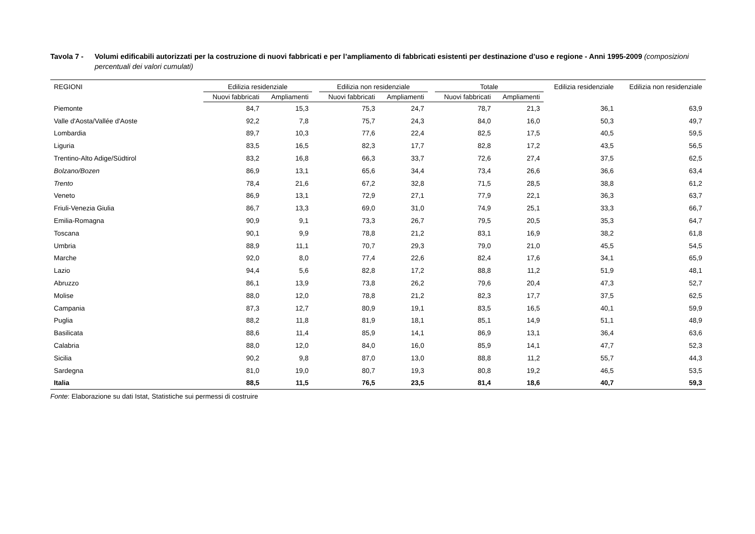Tavola 7 - Volumi edificabili autorizzati per la costruzione di nuovi fabbricati e per l’ampliamento di fabbricati esistenti per destinazione d’uso e regione - Anni 1995-2009 (composizioni percentuali dei valori cumulati)
| REGIONI | Edilizia residenziale | | | Edilizia non residenziale | | | Totale | | Edilizia residenziale | Edilizia non residenziale |
| --- | --- | --- | --- | --- | --- | --- | --- | --- | --- | --- |
| | Nuovi fabbricati | Ampliamenti | | Nuovi fabbricati | Ampliamenti | | Nuovi fabbricati | Ampliamenti | | |
| Piemonte | 84,7 | 15,3 | | 75,3 | 24,7 | | 78,7 | 21,3 | 36,1 | 63,9 |
| Valle d'Aosta/Vallée d'Aoste | 92,2 | 7,8 | | 75,7 | 24,3 | | 84,0 | 16,0 | 50,3 | 49,7 |
| Lombardia | 89,7 | 10,3 | | 77,6 | 22,4 | | 82,5 | 17,5 | 40,5 | 59,5 |
| Liguria | 83,5 | 16,5 | | 82,3 | 17,7 | | 82,8 | 17,2 | 43,5 | 56,5 |
| Trentino-Alto Adige/Südtirol | 83,2 | 16,8 | | 66,3 | 33,7 | | 72,6 | 27,4 | 37,5 | 62,5 |
| Bolzano/Bozen | 86,9 | 13,1 | | 65,6 | 34,4 | | 73,4 | 26,6 | 36,6 | 63,4 |
| Trento | 78,4 | 21,6 | | 67,2 | 32,8 | | 71,5 | 28,5 | 38,8 | 61,2 |
| Veneto | 86,9 | 13,1 | | 72,9 | 27,1 | | 77,9 | 22,1 | 36,3 | 63,7 |
| Friuli-Venezia Giulia | 86,7 | 13,3 | | 69,0 | 31,0 | | 74,9 | 25,1 | 33,3 | 66,7 |
| Emilia-Romagna | 90,9 | 9,1 | | 73,3 | 26,7 | | 79,5 | 20,5 | 35,3 | 64,7 |
| Toscana | 90,1 | 9,9 | | 78,8 | 21,2 | | 83,1 | 16,9 | 38,2 | 61,8 |
| Umbria | 88,9 | 11,1 | | 70,7 | 29,3 | | 79,0 | 21,0 | 45,5 | 54,5 |
| Marche | 92,0 | 8,0 | | 77,4 | 22,6 | | 82,4 | 17,6 | 34,1 | 65,9 |
| Lazio | 94,4 | 5,6 | | 82,8 | 17,2 | | 88,8 | 11,2 | 51,9 | 48,1 |
| Abruzzo | 86,1 | 13,9 | | 73,8 | 26,2 | | 79,6 | 20,4 | 47,3 | 52,7 |
| Molise | 88,0 | 12,0 | | 78,8 | 21,2 | | 82,3 | 17,7 | 37,5 | 62,5 |
| Campania | 87,3 | 12,7 | | 80,9 | 19,1 | | 83,5 | 16,5 | 40,1 | 59,9 |
| Puglia | 88,2 | 11,8 | | 81,9 | 18,1 | | 85,1 | 14,9 | 51,1 | 48,9 |
| Basilicata | 88,6 | 11,4 | | 85,9 | 14,1 | | 86,9 | 13,1 | 36,4 | 63,6 |
| Calabria | 88,0 | 12,0 | | 84,0 | 16,0 | | 85,9 | 14,1 | 47,7 | 52,3 |
| Sicilia | 90,2 | 9,8 | | 87,0 | 13,0 | | 88,8 | 11,2 | 55,7 | 44,3 |
| Sardegna | 81,0 | 19,0 | | 80,7 | 19,3 | | 80,8 | 19,2 | 46,5 | 53,5 |
| Italia | 88,5 | 11,5 | | 76,5 | 23,5 | | 81,4 | 18,6 | 40,7 | 59,3 |
Fonte: Elaborazione su dati Istat, Statistiche sui permessi di costruire